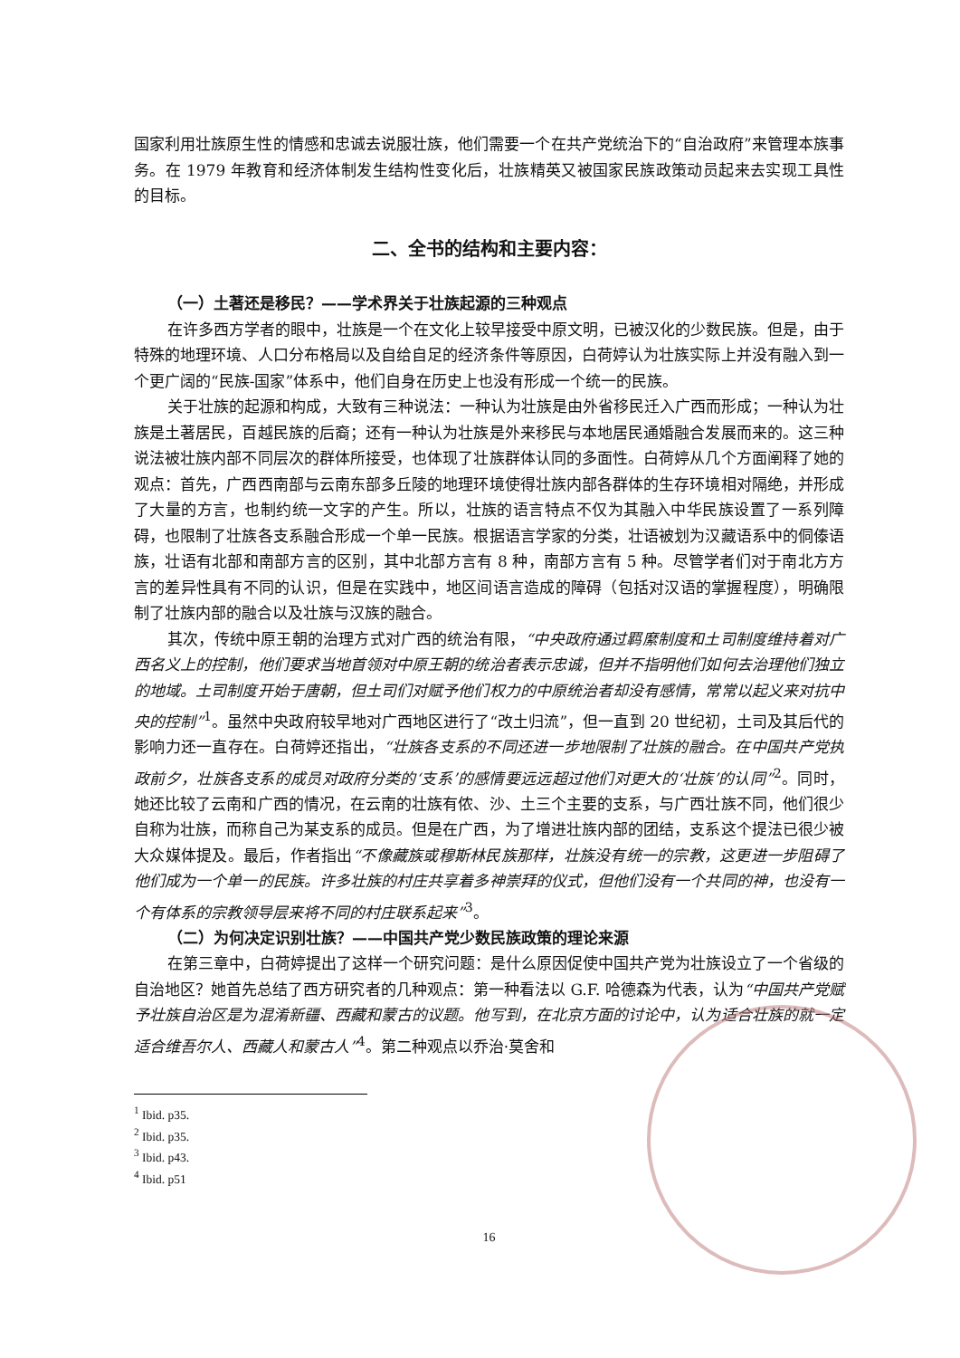国家利用壮族原生性的情感和忠诚去说服壮族，他们需要一个在共产党统治下的“自治政府”来管理本族事务。在 1979 年教育和经济体制发生结构性变化后，壮族精英又被国家民族政策动员起来去实现工具性的目标。
二、全书的结构和主要内容：
（一）土著还是移民？——学术界关于壮族起源的三种观点
在许多西方学者的眼中，壮族是一个在文化上较早接受中原文明，已被汉化的少数民族。但是，由于特殊的地理环境、人口分布格局以及自给自足的经济条件等原因，白荷婷认为壮族实际上并没有融入到一个更广阔的“民族-国家”体系中，他们自身在历史上也没有形成一个统一的民族。
关于壮族的起源和构成，大致有三种说法：一种认为壮族是由外省移民迁入广西而形成；一种认为壮族是土著居民，百越民族的后裔；还有一种认为壮族是外来移民与本地居民通婚融合发展而来的。这三种说法被壮族内部不同层次的群体所接受，也体现了壮族群体认同的多面性。白荷婷从几个方面阐释了她的观点：首先，广西西南部与云南东部多丘陵的地理环境使得壮族内部各群体的生存环境相对隔绝，并形成了大量的方言，也制约统一文字的产生。所以，壮族的语言特点不仅为其融入中华民族设置了一系列障碍，也限制了壮族各支系融合形成一个单一民族。根据语言学家的分类，壮语被划为汉藏语系中的侗傣语族，壮语有北部和南部方言的区别，其中北部方言有 8 种，南部方言有 5 种。尽管学者们对于南北方方言的差异性具有不同的认识，但是在实践中，地区间语言造成的障碍（包括对汉语的掌握程度），明确限制了壮族内部的融合以及壮族与汉族的融合。
其次，传统中原王朝的治理方式对广西的统治有限，“中央政府通过羁縻制度和土司制度维持着对广西名义上的控制，他们要求当地首领对中原王朝的统治者表示忠诚，但并不指明他们如何去治理他们独立的地域。土司制度开始于唐朝，但土司们对赋予他们权力的中原统治者却没有感情，常常以起义来对抗中央的控制”<sup>1</sup>。虽然中央政府较早地对广西地区进行了“改土归流”，但一直到 20 世纪初，土司及其后代的影响力还一直存在。白荷婷还指出，“壮族各支系的不同还进一步地限制了壮族的融合。在中国共产党执政前夕，壮族各支系的成员对政府分类的‘支系’的感情要远远超过他们对更大的‘壮族’的认同”<sup>2</sup>。同时，她还比较了云南和广西的情况，在云南的壮族有侬、沙、土三个主要的支系，与广西壮族不同，他们很少自称为壮族，而称自己为某支系的成员。但是在广西，为了增进壮族内部的团结，支系这个提法已很少被大众媒体提及。最后，作者指出“不像藏族或穆斯林民族那样，壮族没有统一的宗教，这更进一步阻碍了他们成为一个单一的民族。许多壮族的村庄共享着多神崇拜的仪式，但他们没有一个共同的神，也没有一个有体系的宗教领导层来将不同的村庄联系起来”<sup>3</sup>。
（二）为何决定识别壮族？——中国共产党少数民族政策的理论来源
在第三章中，白荷婷提出了这样一个研究问题：是什么原因促使中国共产党为壮族设立了一个省级的自治地区？她首先总结了西方研究者的几种观点：第一种看法以 G.F. 哈德森为代表，认为“中国共产党赋予壮族自治区是为混淆新疆、西藏和蒙古的议题。他写到，在北京方面的讨论中，认为适合壮族的就一定适合维吾尔人、西藏人和蒙古人”<sup>4</sup>。第二种观点以乔治·莫舍和
<sup>1</sup> Ibid. p35.
<sup>2</sup> Ibid. p35.
<sup>3</sup> Ibid. p43.
<sup>4</sup> Ibid. p51
16